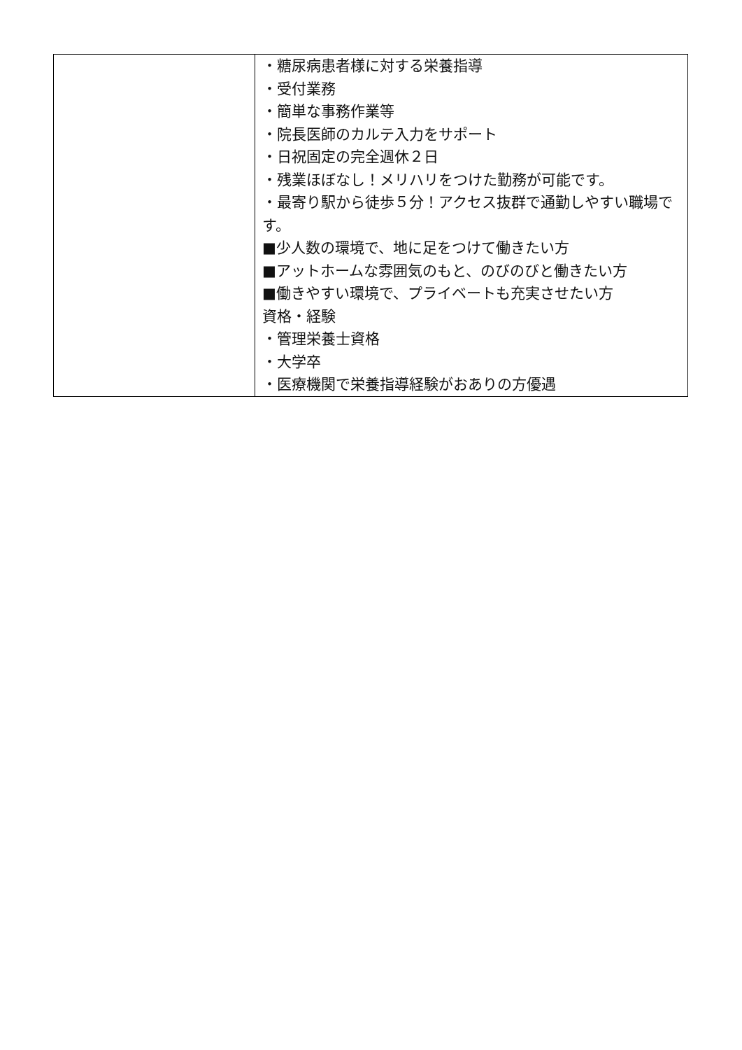| | ・糖尿病患者様に対する栄養指導 ・受付業務 ・簡単な事務作業等 ・院長医師のカルテ入力をサポート ・日祝固定の完全週休２日 ・残業ほぼなし！メリハリをつけた勤務が可能です。 ・最寄り駅から徒歩５分！アクセス抜群で通勤しやすい職場です。 ■少人数の環境で、地に足をつけて働きたい方 ■アットホームな雰囲気のもと、のびのびと働きたい方 ■働きやすい環境で、プライベートも充実させたい方 資格・経験 ・管理栄養士資格 ・大学卒 ・医療機関で栄養指導経験がおありの方優遇 |